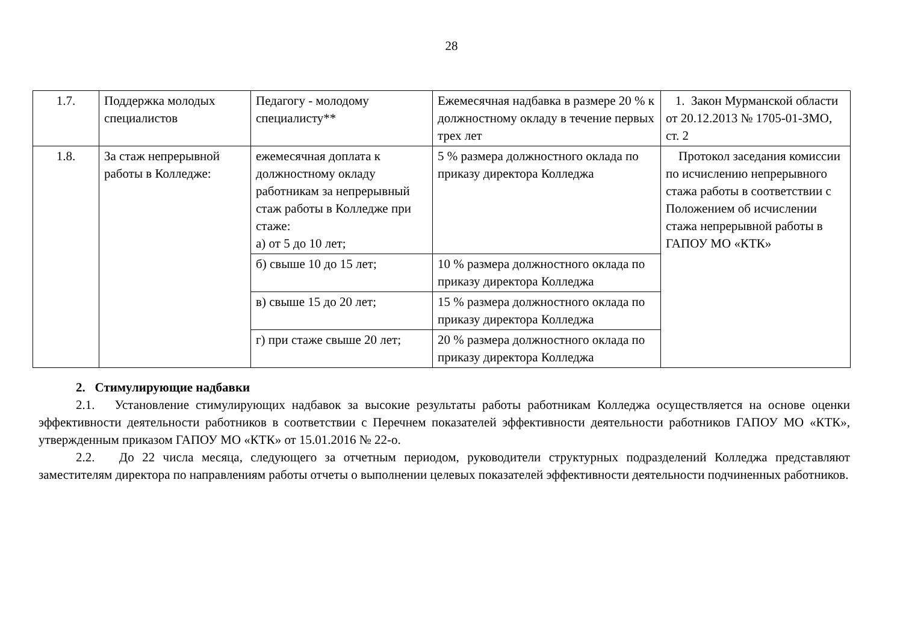28
| 1.7. | Поддержка молодых специалистов | Педагогу - молодому специалисту** | Ежемесячная надбавка в размере 20 % к должностному окладу в течение первых трех лет | 1. Закон Мурманской области от 20.12.2013 № 1705-01-ЗМО, ст. 2 |
| 1.8. | За стаж непрерывной работы в Колледже: | ежемесячная доплата к должностному окладу работникам за непрерывный стаж работы в Колледже при стаже: а) от 5 до 10 лет; | 5 % размера должностного оклада по приказу директора Колледжа | Протокол заседания комиссии по исчислению непрерывного стажа работы в соответствии с Положением об исчислении стажа непрерывной работы в ГАПОУ МО «КТК» |
| | | б) свыше 10 до 15 лет; | 10 % размера должностного оклада по приказу директора Колледжа | |
| | | в) свыше 15 до 20 лет; | 15 % размера должностного оклада по приказу директора Колледжа | |
| | | г) при стаже свыше 20 лет; | 20 % размера должностного оклада по приказу директора Колледжа | |
2. Стимулирующие надбавки
2.1. Установление стимулирующих надбавок за высокие результаты работы работникам Колледжа осуществляется на основе оценки эффективности деятельности работников в соответствии с Перечнем показателей эффективности деятельности работников ГАПОУ МО «КТК», утвержденным приказом ГАПОУ МО «КТК» от 15.01.2016 № 22-о.
2.2. До 22 числа месяца, следующего за отчетным периодом, руководители структурных подразделений Колледжа представляют заместителям директора по направлениям работы отчеты о выполнении целевых показателей эффективности деятельности подчиненных работников.